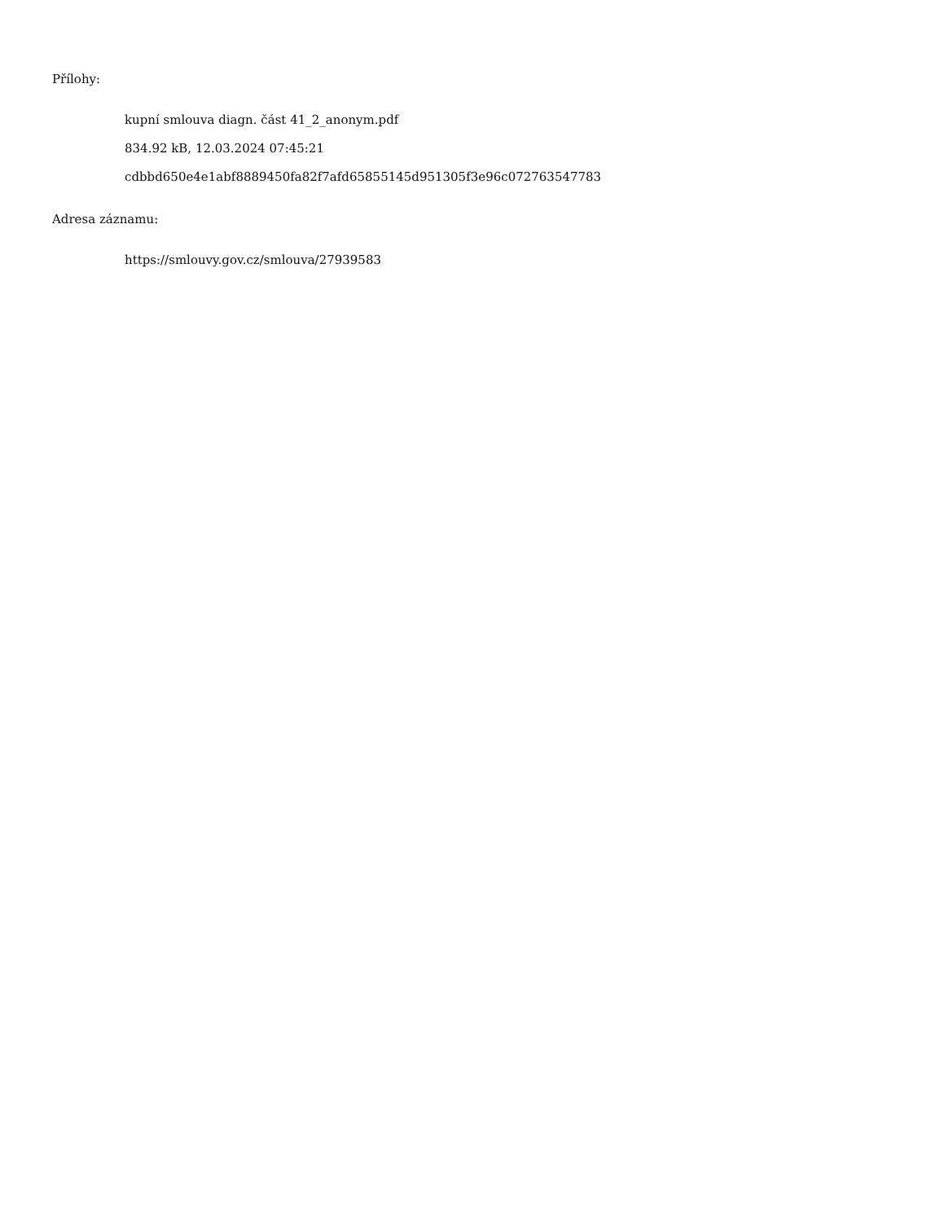Přílohy:
kupní smlouva diagn. část 41_2_anonym.pdf
834.92 kB, 12.03.2024 07:45:21
cdbbd650e4e1abf8889450fa82f7afd65855145d951305f3e96c072763547783
Adresa záznamu:
https://smlouvy.gov.cz/smlouva/27939583